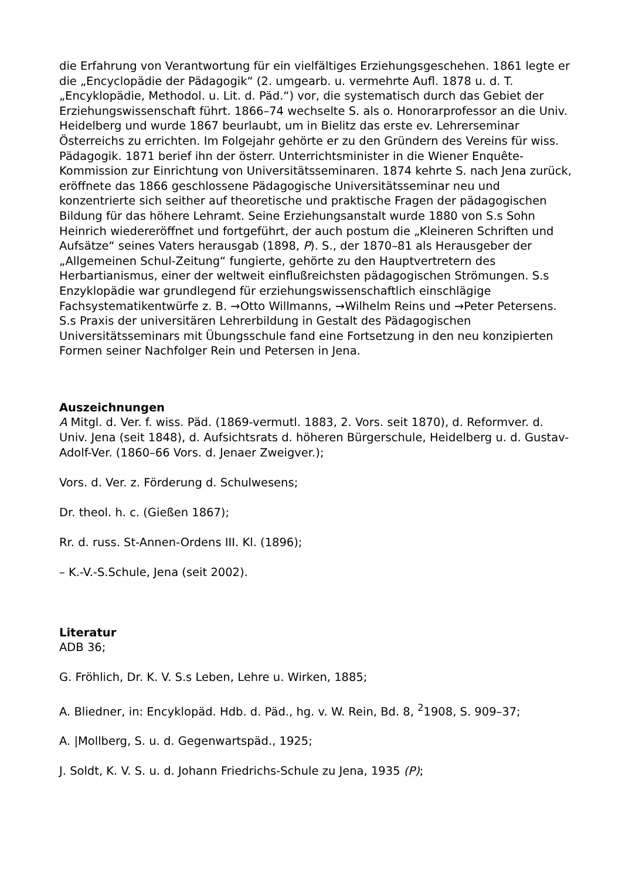die Erfahrung von Verantwortung für ein vielfältiges Erziehungsgeschehen. 1861 legte er die „Encyclopädie der Pädagogik“ (2. umgearb. u. vermehrte Aufl. 1878 u. d. T. „Encyklopädie, Methodol. u. Lit. d. Päd.“) vor, die systematisch durch das Gebiet der Erziehungswissenschaft führt. 1866–74 wechselte S. als o. Honorarprofessor an die Univ. Heidelberg und wurde 1867 beurlaubt, um in Bielitz das erste ev. Lehrerseminar Österreichs zu errichten. Im Folgejahr gehörte er zu den Gründern des Vereins für wiss. Pädagogik. 1871 berief ihn der österr. Unterrichtsminister in die Wiener Enquête-Kommission zur Einrichtung von Universitätsseminaren. 1874 kehrte S. nach Jena zurück, eröffnete das 1866 geschlossene Pädagogische Universitätsseminar neu und konzentrierte sich seither auf theoretische und praktische Fragen der pädagogischen Bildung für das höhere Lehramt. Seine Erziehungsanstalt wurde 1880 von S.s Sohn Heinrich wiedereröffnet und fortgeführt, der auch postum die „Kleineren Schriften und Aufsätze“ seines Vaters herausgab (1898, P). S., der 1870–81 als Herausgeber der „Allgemeinen Schul-Zeitung“ fungierte, gehörte zu den Hauptvertretern des Herbartianismus, einer der weltweit einflußreichsten pädagogischen Strömungen. S.s Enzyklopädie war grundlegend für erziehungswissenschaftlich einschlägige Fachsystematikentwürfe z. B. →Otto Willmanns, →Wilhelm Reins und →Peter Petersens. S.s Praxis der universitären Lehrerbildung in Gestalt des Pädagogischen Universitätsseminars mit Übungsschule fand eine Fortsetzung in den neu konzipierten Formen seiner Nachfolger Rein und Petersen in Jena.
Auszeichnungen
A Mitgl. d. Ver. f. wiss. Päd. (1869-vermutl. 1883, 2. Vors. seit 1870), d. Reformver. d. Univ. Jena (seit 1848), d. Aufsichtsrats d. höheren Bürgerschule, Heidelberg u. d. Gustav-Adolf-Ver. (1860–66 Vors. d. Jenaer Zweigver.);
Vors. d. Ver. z. Förderung d. Schulwesens;
Dr. theol. h. c. (Gießen 1867);
Rr. d. russ. St-Annen-Ordens III. Kl. (1896);
– K.-V.-S.Schule, Jena (seit 2002).
Literatur
ADB 36;
G. Fröhlich, Dr. K. V. S.s Leben, Lehre u. Wirken, 1885;
A. Bliedner, in: Encyklopäd. Hdb. d. Päd., hg. v. W. Rein, Bd. 8, <sup>2</sup>1908, S. 909–37;
A. |Mollberg, S. u. d. Gegenwartspäd., 1925;
J. Soldt, K. V. S. u. d. Johann Friedrichs-Schule zu Jena, 1935 (P);